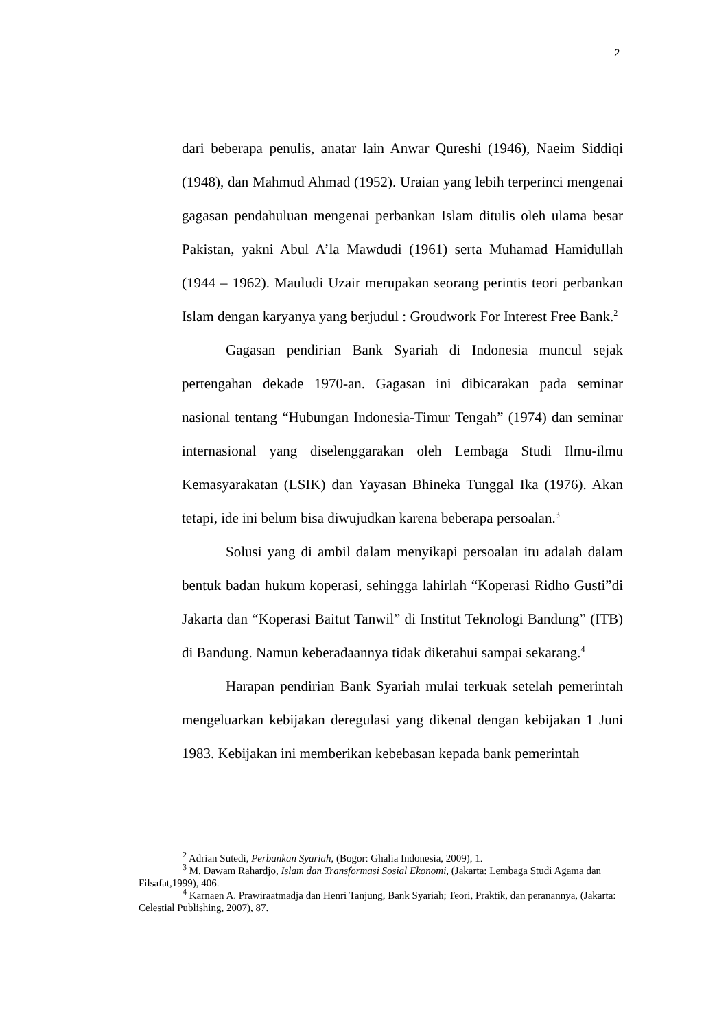2
dari beberapa penulis, anatar lain Anwar Qureshi (1946), Naeim Siddiqi (1948), dan Mahmud Ahmad (1952). Uraian yang lebih terperinci mengenai gagasan pendahuluan mengenai perbankan Islam ditulis oleh ulama besar Pakistan, yakni Abul A’la Mawdudi (1961) serta Muhamad Hamidullah (1944 – 1962). Mauludi Uzair merupakan seorang perintis teori perbankan Islam dengan karyanya yang berjudul : Groudwork For Interest Free Bank.<sup>2</sup>
Gagasan pendirian Bank Syariah di Indonesia muncul sejak pertengahan dekade 1970-an. Gagasan ini dibicarakan pada seminar nasional tentang “Hubungan Indonesia-Timur Tengah” (1974) dan seminar internasional yang diselenggarakan oleh Lembaga Studi Ilmu-ilmu Kemasyarakatan (LSIK) dan Yayasan Bhineka Tunggal Ika (1976). Akan tetapi, ide ini belum bisa diwujudkan karena beberapa persoalan.<sup>3</sup>
Solusi yang di ambil dalam menyikapi persoalan itu adalah dalam bentuk badan hukum koperasi, sehingga lahirlah “Koperasi Ridho Gusti”di Jakarta dan “Koperasi Baitut Tanwil” di Institut Teknologi Bandung” (ITB) di Bandung. Namun keberadaannya tidak diketahui sampai sekarang.<sup>4</sup>
Harapan pendirian Bank Syariah mulai terkuak setelah pemerintah mengeluarkan kebijakan deregulasi yang dikenal dengan kebijakan 1 Juni 1983. Kebijakan ini memberikan kebebasan kepada bank pemerintah
<sup>2</sup> Adrian Sutedi, Perbankan Syariah, (Bogor: Ghalia Indonesia, 2009), 1.
<sup>3</sup> M. Dawam Rahardjo, Islam dan Transformasi Sosial Ekonomi, (Jakarta: Lembaga Studi Agama dan Filsafat,1999), 406.
<sup>4</sup> Karnaen A. Prawiraatmadja dan Henri Tanjung, Bank Syariah; Teori, Praktik, dan peranannya, (Jakarta: Celestial Publishing, 2007), 87.